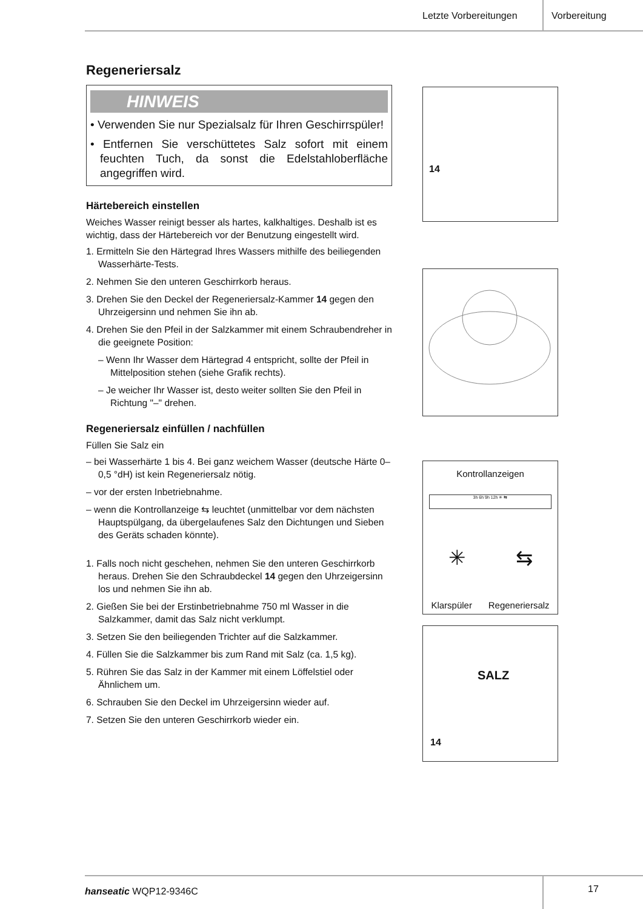Letzte Vorbereitungen Vorbereitung
Regeneriersalz
HINWEIS
• Verwenden Sie nur Spezialsalz für Ihren Geschirrspüler!
• Entfernen Sie verschüttetes Salz sofort mit einem feuchten Tuch, da sonst die Edelstahloberfläche angegriffen wird.
Härtebereich einstellen
Weiches Wasser reinigt besser als hartes, kalkhaltiges. Deshalb ist es wichtig, dass der Härtebereich vor der Benutzung eingestellt wird.
1. Ermitteln Sie den Härtegrad Ihres Wassers mithilfe des beiliegenden Wasserhärte-Tests.
2. Nehmen Sie den unteren Geschirrkorb heraus.
3. Drehen Sie den Deckel der Regeneriersalz-Kammer 14 gegen den Uhrzeigersinn und nehmen Sie ihn ab.
4. Drehen Sie den Pfeil in der Salzkammer mit einem Schraubendreher in die geeignete Position:
– Wenn Ihr Wasser dem Härtegrad 4 entspricht, sollte der Pfeil in Mittelposition stehen (siehe Grafik rechts).
– Je weicher Ihr Wasser ist, desto weiter sollten Sie den Pfeil in Richtung "–" drehen.
Regeneriersalz einfüllen / nachfüllen
Füllen Sie Salz ein
– bei Wasserhärte 1 bis 4. Bei ganz weichem Wasser (deutsche Härte 0–0,5 °dH) ist kein Regeneriersalz nötig.
– vor der ersten Inbetriebnahme.
– wenn die Kontrollanzeige ⇆ leuchtet (unmittelbar vor dem nächsten Hauptspülgang, da übergelaufenes Salz den Dichtungen und Sieben des Geräts schaden könnte).
1. Falls noch nicht geschehen, nehmen Sie den unteren Geschirrkorb heraus. Drehen Sie den Schraubdeckel 14 gegen den Uhrzeigersinn los und nehmen Sie ihn ab.
2. Gießen Sie bei der Erstinbetriebnahme 750 ml Wasser in die Salzkammer, damit das Salz nicht verklumpt.
3. Setzen Sie den beiliegenden Trichter auf die Salzkammer.
4. Füllen Sie die Salzkammer bis zum Rand mit Salz (ca. 1,5 kg).
5. Rühren Sie das Salz in der Kammer mit einem Löffelstiel oder Ähnlichem um.
6. Schrauben Sie den Deckel im Uhrzeigersinn wieder auf.
7. Setzen Sie den unteren Geschirrkorb wieder ein.
14
Kontrollanzeigen
3h 6h 9h 12h ✳ ⇆
✳ ⇆
Klarspüler Regeneriersalz
SALZ
14
hanseatic WQP12-9346C 17